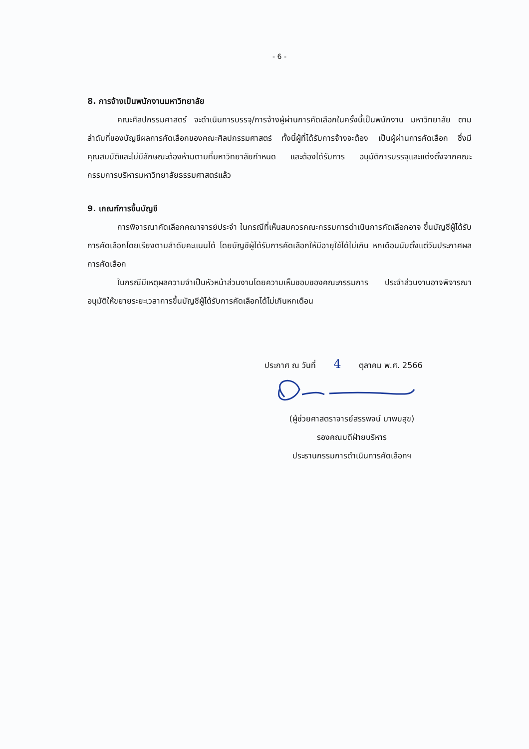- 6 -
8. การจ้างเป็นพนักงานมหาวิทยาลัย
คณะศิลปกรรมศาสตร์ จะดำเนินการบรรจุ/การจ้างผู้ผ่านการคัดเลือกในครั้งนี้เป็นพนักงาน มหาวิทยาลัย ตามลำดับที่ของบัญชีผลการคัดเลือกของคณะศิลปกรรมศาสตร์ ทั้งนี้ผู้ที่ได้รับการจ้างจะต้อง เป็นผู้ผ่านการคัดเลือก ซึ่งมีคุณสมบัติและไม่มีลักษณะต้องห้ามตามที่มหาวิทยาลัยกำหนด และต้องได้รับการ อนุมัติการบรรจุและแต่งตั้งจากคณะกรรมการบริหารมหาวิทยาลัยธรรมศาสตร์แล้ว
9. เกณฑ์การขึ้นบัญชี
การพิจารณาคัดเลือกคณาจารย์ประจำ ในกรณีที่เห็นสมควรคณะกรรมการดำเนินการคัดเลือกอาจ ขึ้นบัญชีผู้ได้รับการคัดเลือกโดยเรียงตามลำดับคะแนนได้ โดยบัญชีผู้ได้รับการคัดเลือกให้มีอายุใช้ได้ไม่เกิน หกเดือนนับตั้งแต่วันประกาศผลการคัดเลือก
ในกรณีมีเหตุผลความจำเป็นหัวหน้าส่วนงานโดยความเห็นชอบของคณะกรรมการ ประจำส่วนงานอาจพิจารณาอนุมัติให้ขยายระยะเวลาการขึ้นบัญชีผู้ได้รับการคัดเลือกได้ไม่เกินหกเดือน
ประกาศ ณ วันที่ 4 ตุลาคม พ.ศ. 2566
(ผู้ช่วยศาสตราจารย์สรรพจน์ มาพบสุข)
รองคณบดีฝ่ายบริหาร
ประธานกรรมการดำเนินการคัดเลือกฯ